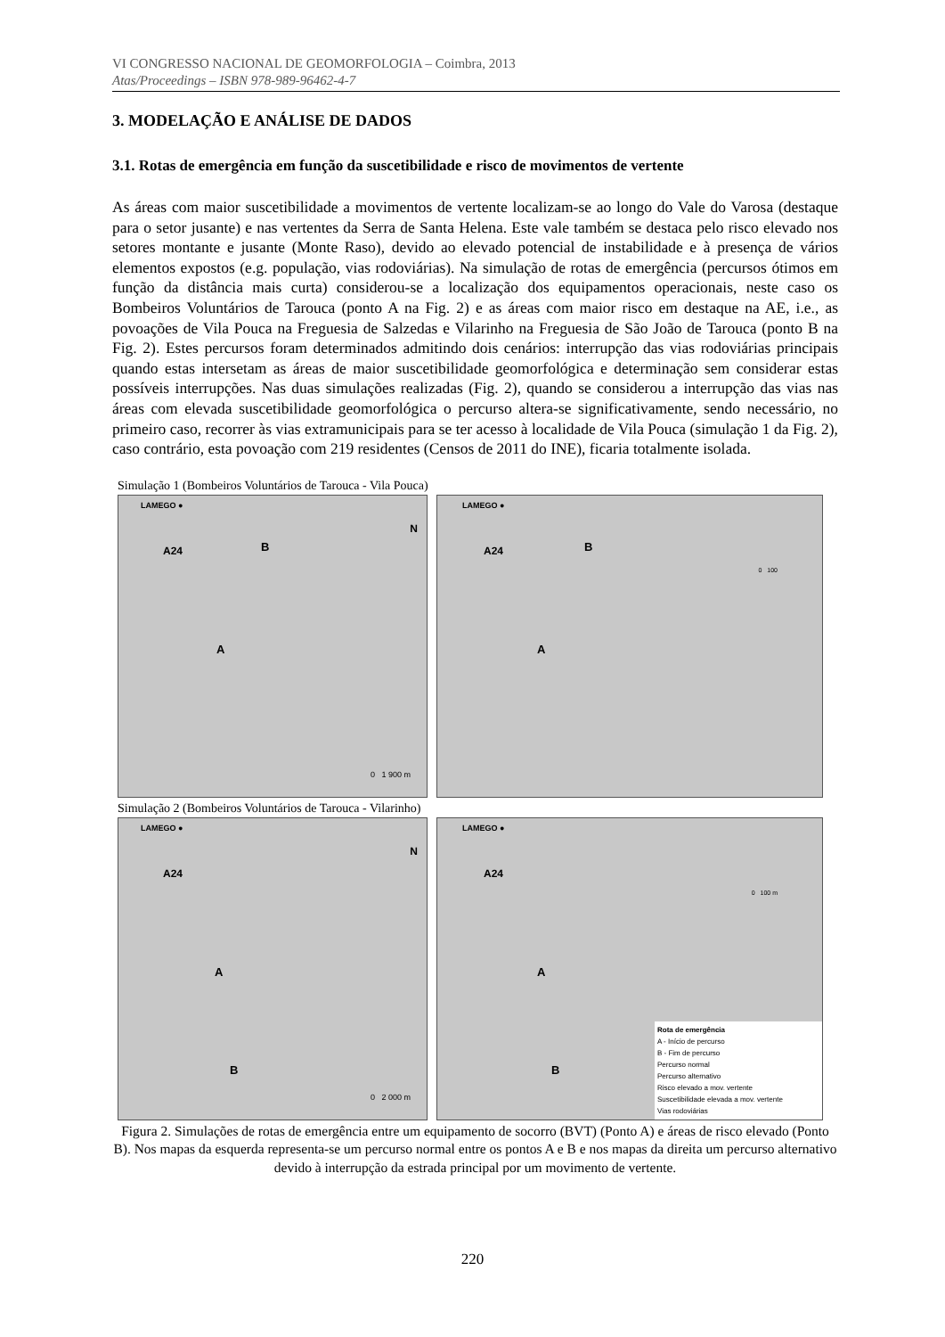VI CONGRESSO NACIONAL DE GEOMORFOLOGIA – Coimbra, 2013
Atas/Proceedings – ISBN 978-989-96462-4-7
3. MODELAÇÃO E ANÁLISE DE DADOS
3.1. Rotas de emergência em função da suscetibilidade e risco de movimentos de vertente
As áreas com maior suscetibilidade a movimentos de vertente localizam-se ao longo do Vale do Varosa (destaque para o setor jusante) e nas vertentes da Serra de Santa Helena. Este vale também se destaca pelo risco elevado nos setores montante e jusante (Monte Raso), devido ao elevado potencial de instabilidade e à presença de vários elementos expostos (e.g. população, vias rodoviárias). Na simulação de rotas de emergência (percursos ótimos em função da distância mais curta) considerou-se a localização dos equipamentos operacionais, neste caso os Bombeiros Voluntários de Tarouca (ponto A na Fig. 2) e as áreas com maior risco em destaque na AE, i.e., as povoações de Vila Pouca na Freguesia de Salzedas e Vilarinho na Freguesia de São João de Tarouca (ponto B na Fig. 2). Estes percursos foram determinados admitindo dois cenários: interrupção das vias rodoviárias principais quando estas intersetam as áreas de maior suscetibilidade geomorfológica e determinação sem considerar estas possíveis interrupções. Nas duas simulações realizadas (Fig. 2), quando se considerou a interrupção das vias nas áreas com elevada suscetibilidade geomorfológica o percurso altera-se significativamente, sendo necessário, no primeiro caso, recorrer às vias extramunicipais para se ter acesso à localidade de Vila Pouca (simulação 1 da Fig. 2), caso contrário, esta povoação com 219 residentes (Censos de 2011 do INE), ficaria totalmente isolada.
Simulação 1 (Bombeiros Voluntários de Tarouca - Vila Pouca)
LAMEGO ●
A24 B
A
N
0 1 900 m
LAMEGO ●
A24 B
A
0 100
Simulação 2 (Bombeiros Voluntários de Tarouca - Vilarinho)
LAMEGO ●
A24
A
B
N
0 2 000 m
LAMEGO ●
A24
A
B
0 100 m
Rota de emergência
A - Início de percurso
B - Fim de percurso
Percurso normal
Percurso alternativo
Risco elevado a mov. vertente
Suscetibilidade elevada a mov. vertente
Vias rodoviárias
Figura 2. Simulações de rotas de emergência entre um equipamento de socorro (BVT) (Ponto A) e áreas de risco elevado (Ponto B). Nos mapas da esquerda representa-se um percurso normal entre os pontos A e B e nos mapas da direita um percurso alternativo devido à interrupção da estrada principal por um movimento de vertente.
220